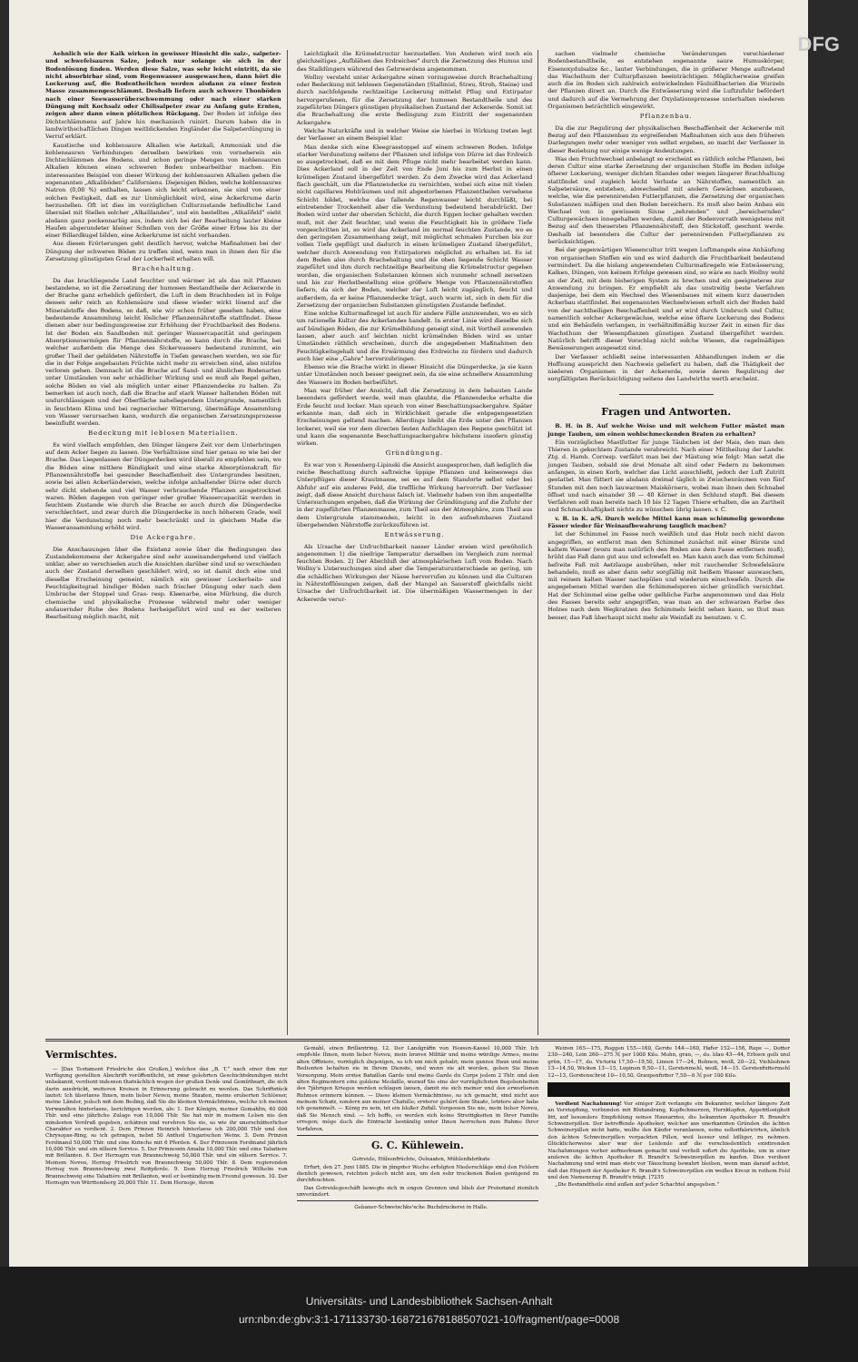Aehnlich wie der Kalk wirken in gewisser Hinsicht die salz-, salpeter- und schwefelsauren Salze, jedoch nur solange sie sich in der Bodenlösung finden. Werden diese Salze, was sehr leicht eintritt, da sie nicht absorbirbar sind, vom Regenwasser ausgewaschen, dann hört die Lockerung auf, die Bodentheilchen werden alsdann zu einer festen Masse zusammengeschlämmt. Deshalb liefern auch schwere Thonböden nach einer Seewasserüberschwemmung oder nach einer starken Düngung mit Kochsalz oder Chilisalpeter zwar zu Anfang gute Ernten, zeigen aber dann einen plötzlichen Rückgang. Der Boden ist infolge des Dichtschlämmens auf Jahre hin mechanisch ruinirt. Darum haben die in landwirthschaftlichen Dingen weitblickenden Engländer die Salpeterdüngung in Verruf erklärt.
Kaustische und kohlensaure Alkalien wie Aetzkali, Ammoniak und die kohlensauren Verbindungen derselben bewirken von vorneherein ein Dichtschlämmen des Bodens, und schon geringe Mengen von kohlensauren Alkalien können einen schweren Boden unbearbeitbar machen. Ein interessantes Beispiel von dieser Wirkung der kohlensauren Alkalien geben die sogenannten „Alkaliböden“ Californiens. Diejenigen Böden, welche kohlensaures Natron (0,08 %) enthalten, lassen sich leicht erkennen, sie sind von einer solchen Festigkeit, daß es zur Unmöglichkeit wird, eine Ackerkrume darin herzustellen. Oft ist dies im vorzüglichen Culturzustande befindliche Land übersäet mit Stellen solcher „Alkalilandes“, und ein bestelltes „Alkalifeld“ sieht alsdann ganz pockennarbig aus, indem sich bei der Bearbeitung lauter kleine Haufen abgerundeter kleiner Schollen von der Größe einer Erbse bis zu der einer Billardkugel bilden, eine Ackerkrume ist nicht vorhanden.
Aus diesen Erörterungen geht deutlich hervor, welche Maßnahmen bei der Düngung der schweren Böden zu treffen sind, wenn man in ihnen den für die Zersetzung günstigsten Grad der Lockerheit erhalten will.
Brachehaltung.
Da das brachliegende Land feuchter und wärmer ist als das mit Pflanzen bestandene, so ist die Zersetzung der humosen Bestandtheile der Ackererde in der Brache ganz erheblich gefördert, die Luft in dem Brachboden ist in Folge dessen sehr reich an Kohlensäure und diese wieder wirkt lösend auf die Mineralstoffe des Bodens, so daß, wie wir schon früher gesehen haben, eine bedeutende Ansammlung leicht löslicher Pflanzennährstoffe stattfindet. Diese dienen aber nur bedingungsweise zur Erhöhung der Fruchtbarkeit des Bodens. Ist der Boden ein Sandboden mit geringer Wassercapacität und geringem Absorptionsvermögen für Pflanzennährstoffe, so kann durch die Brache, bei welcher außerdem die Menge des Sickerwassers bedeutend zunimmt, ein großer Theil der gebildeten Nährstoffe in Tiefen gewaschen werden, wo sie für die in der Folge angebauten Früchte nicht mehr zu erreichen sind, also nutzlos verloren gehen. Demnach ist die Brache auf Sand- und ähnlichen Bodenarten unter Umständen von sehr schädlicher Wirkung und es muß als Regel gelten, solche Böden so viel als möglich unter einer Pflanzendecke zu halten. Zu bemerken ist auch noch, daß die Brache auf stark Wasser haltenden Böden mit undurchlässigem und der Oberfläche naheliegendem Untergrunde, namentlich in feuchtem Klima und bei regnerischer Witterung, übermäßige Ansammlung von Wasser verursachen kann, wodurch die organischen Zersetzungsprozesse beeinflußt werden.
Bedeckung mit leblosen Materialien.
Es wird vielfach empfohlen, den Dünger längere Zeit vor dem Unterbringen auf dem Acker liegen zu lassen. Die Verhältnisse sind hier genau so wie bei der Brache. Das Liegenlassen der Düngerdecken wird überall zu empfehlen sein, wo die Böden eine mittlere Bündigkeit und eine starke Absorptionskraft für Pflanzennährstoffe bei gesunder Beschaffenheit des Untergrundes besitzen, sowie bei allen Ackerländereien, welche infolge anhaltender Dürre oder durch sehr dicht stehende und viel Wasser verbrauchende Pflanzen ausgetrocknet waren. Böden dagegen von geringer oder großer Wassercapacität werden in feuchtem Zustande wie durch die Brache so auch durch die Düngerdecke verschlechtert, und zwar durch die Düngerdecke in noch höherem Grade, weil hier die Verdunstung noch mehr beschränkt und in gleichem Maße die Wasseransammlung erhöht wird.
Die Ackergahre.
Die Anschauungen über die Existenz sowie über die Bedingungen des Zustandekommens der Ackergahre sind sehr auseinandergehend und vielfach unklar, aber so verschieden auch die Ansichten darüber sind und so verschieden auch der Zustand derselben geschildert wird, so ist damit doch eine und dieselbe Erscheinung gemeint, nämlich ein gewisser Lockerheits- und Feuchtigkeitsgrad bindiger Böden nach frischer Düngung oder nach dem Umbruche der Stoppel und Gras- resp. Kleenarbe, eine Mürbung, die durch chemische und physikalische Prozesse während mehr oder weniger andauernder Ruhe des Bodens herbeigeführt wird und es der weiteren Bearbeitung möglich macht, mit
Leichtigkeit die Krümelstructur herzustellen. Von Anderen wird noch ein gleichzeitiges „Aufblähen des Erdreiches“ durch die Zersetzung des Humus und des Stalldüngers während des Gehrwerdens angenommen.
Wollny versteht unter Ackergahre einen vorzugsweise durch Brachehaltung oder Bedeckung mit leblosen Gegenständen (Stallmist, Streu, Stroh, Steine) und durch nachfolgende rechtzeitige Lockerung mittelst Pflug und Extirpator hervorgerufenen, für die Zersetzung der humosen Bestandtheile und des zugeführten Düngers günstigen physikalischen Zustand der Ackererde. Somit ist die Brachehaltung die erste Bedingung zum Eintritt der sogenannten Ackergahre.
Welche Naturkräfte und in welcher Weise sie hierbei in Wirkung treten legt der Verfasser an einem Beispiel klar.
Man denke sich eine Kleegrasstoppel auf einem schweren Boden. Infolge starker Verdunstung seitens der Pflanzen und infolge von Dürre ist das Erdreich so ausgetrocknet, daß es mit dem Pfluge nicht mehr bearbeitet werden kann. Dies Ackerland soll in der Zeit von Ende Juni bis zum Herbst in einen krümeligen Zustand übergeführt werden. Zu dem Zwecke wird das Ackerland flach geschält, um die Pflanzendecke zu vernichten, wobei sich eine mit vielen nicht capillaren Hohlräumen und mit abgestorbenen Pflanzentheilen versehene Schicht bildet, welche das fallende Regenwasser leicht durchläßt, bei eintretender Trockenheit aber die Verdunstung bedeutend herabdrückt. Der Boden wird unter der obersten Schicht, die durch Eggen locker gehalten werden muß, mit der Zeit feuchter, und wenn die Feuchtigkeit bis in größere Tiefe vorgeschritten ist, so wird das Ackerland im normal feuchten Zustande, wo es den geringsten Zusammenhang zeigt, mit möglichst schmalen Furchen bis zur vollen Tiefe gepflügt und dadurch in einen krümeligen Zustand übergeführt, welcher durch Anwendung von Extirpatoren möglichst zu erhalten ist. Es ist dem Boden also durch Brachehaltung und die oben liegende Schicht Wasser zugeführt und ihm durch rechtzeitige Bearbeitung die Krümelstructur gegeben worden, die organischen Substanzen können sich nunmehr schnell zersetzen und bis zur Herbstbestellung eine größere Menge von Pflanzennährstoffen liefern, da sich der Boden, welcher der Luft leicht zugänglich, feucht und außerdem, da er keine Pflanzendecke trägt, auch warm ist, sich in dem für die Zersetzung der organischen Substanzen günstigsten Zustande befindet.
Eine solche Kulturmaßregel ist auch für andere Fälle anzuwenden, wo es sich um rationelle Kultur des Ackerlandes handelt. In erster Linie wird dieselbe sich auf bündigen Böden, die zur Krümelbildung geneigt sind, mit Vortheil anwenden lassen, aber auch auf leichten nicht krümelnden Böden wird es unter Umständen räthlich erscheinen, durch die angegebenen Maßnahmen den Feuchtigkeitsgehalt und die Erwärmung des Erdreichs zu fördern und dadurch auch hier eine „Gahre“ hervorzubringen.
Ebenso wie die Brache wirkt in dieser Hinsicht die Düngerdecke, ja sie kann unter Umständen noch besser geeignet sein, da sie eine schnellere Ansammlung des Wassers im Boden herbeiführt.
Man war früher der Ansicht, daß die Zersetzung in dem bebauten Lande besonders gefördert werde, weil man glaubte, die Pflanzendecke erhalte die Erde feucht und locker. Man sprach von einer Beschattungsackergahre. Später erkannte man, daß sich in Wirklichkeit gerade die entgegengesetzten Erscheinungen geltend machen. Allerdings bleibt die Erde unter den Pflanzen lockerer, weil sie vor dem directen festen Aufschlagen des Regens geschützt ist und kann die sogenannte Beschattungsackergahre höchstens insofern günstig wirken.
Gründüngung.
Es war von v. Rosenberg-Lipinski die Ansicht ausgesprochen, daß lediglich die reiche Beschattung durch saftreiche üppige Pflanzen und keineswegs das Unterpflügen dieser Krautmasse, sei es auf dem Standorte selbst oder bei Abfuhr auf ein anderes Feld, die treffliche Wirkung hervorruft. Der Verfasser zeigt, daß diese Ansicht durchaus falsch ist. Vielmehr haben von ihm angestellte Untersuchungen ergeben, daß die Wirkung der Gründüngung auf die Zufuhr der in der zugeführten Pflanzenmasse, zum Theil aus der Atmosphäre, zum Theil aus dem Untergrunde stammenden, leicht in den aufnehmbaren Zustand übergehenden Nährstoffe zurückzuführen ist.
Entwässerung.
Als Ursache der Unfruchtbarkeit nasser Länder ereien wird gewöhnlich angenommen 1) die niedrige Temperatur derselben im Vergleich zum normal feuchten Boden. 2) Der Abschluß der atmosphärischen Luft vom Boden. Nach Wollny's Untersuchungen sind aber die Temperaturunterschiede so gering, um die schädlichen Wirkungen der Nässe hervorrufen zu können und die Culturen in Nährstofflösungen zeigen, daß der Mangel an Sauerstoff gleichfalls nicht Ursache der Unfruchtbarkeit ist. Die übermäßigen Wassermengen in der Ackererde verur-
sachen vielmehr chemische Veränderungen verschiedener Bodenbestandtheile, es entstehen sogenannte saure Humuskörper, Eisenoxydulsalze &c., lauter Verbindungen, die in größerer Menge auftretend das Wachsthum der Culturpflanzen beeinträchtigen. Möglicherweise greifen auch die im Boden sich zahlreich entwickelnden Fäulnißbacterien die Wurzeln der Pflanzen direct an. Durch die Entwässerung wird die Luftzufuhr befördert und dadurch auf die Vermehrung der Oxydationsprozesse unterhalten niederen Organismen beträchtlich eingewirkt.
Pflanzenbau.
Da die zur Regulirung der physikalischen Beschaffenheit der Ackererde mit Bezug auf den Pflanzenbau zu ergreifenden Maßnahmen sich aus den früheren Darlegungen mehr oder weniger von selbst ergeben, so macht der Verfasser in dieser Beziehung nur einige wenige Andeutungen.
Was den Fruchtwechsel anbelangt so erscheint es räthlich solche Pflanzen, bei deren Cultur eine starke Zersetzung der organischen Stoffe im Boden infolge öfterer Lockerung, weniger dichten Standes oder wegen längerer Brachhaltung stattfindet und zugleich leicht Verluste an Nährstoffen, namentlich an Salpetersäure, entstehen, abwechselnd mit andern Gewächsen anzubauen, welche, wie die perennirenden Futterpflanzen, die Zersetzung der organischen Substanzen mäßigen und den Boden bereichern. Es muß also beim Anbau ein Wechsel von in gewissem Sinne „zehrenden“ und „bereichernden“ Culturgewächsen innegehalten werden, damit der Bodenvorrath wenigstens mit Bezug auf den theuersten Pflanzennährstoff, den Stickstoff, geschont werde. Deshalb ist besonders die Cultur der perennirenden Futterpflanzen zu berücksichtigen.
Bei der gegenwärtigen Wiesencultur tritt wegen Luftmangels eine Anhäufung von organischen Stoffen ein und es wird dadurch die Fruchtbarkeit bedeutend vermindert. Da die bislang angewendeten Culturmaßregeln wie Entwässerung, Kalken, Düngen, von keinem Erfolge gewesen sind, so wäre es nach Wollny wohl an der Zeit, mit dem bisherigen System zu brechen und ein geeigneteres zur Anwendung zu bringen. Er empfiehlt als das unstreitig beste Verfahren dasjenige, bei dem ein Wechsel des Wiesenbaues mit einem kurz dauernden Ackerbau stattfindet. Bei sogenannten Wechselwiesen erholt sich der Boden bald von der nachtheiligen Beschaffenheit und er wird durch Umbruch und Cultur, namentlich solcher Ackergewächse, welche eine öftere Lockerung des Bodens und ein Behäufeln verlangen, in verhältnißmäßig kurzer Zeit in einen für das Wachsthum der Wiesenpflanzen günstigen Zustand übergeführt werden. Natürlich betrifft dieser Vorschlag nicht solche Wiesen, die regelmäßigen Bewässerungen ausgesetzt sind.
Der Verfasser schließt seine interessanten Abhandlungen indem er die Hoffnung ausspricht den Nachweis geliefert zu haben, daß die Thätigkeit der niederen Organismen in der Ackererde, sowie deren Regulirung der sorgfältigsten Berücksichtigung seitens des Landwirths werth erscheint.
Fragen und Antworten.
B. H. in B. Auf welche Weise und mit welchem Futter mästet man junge Tauben, um einen wohlschmeckenden Braten zu erhalten?
Ein vorzügliches Mastfutter für junge Täubchen ist der Mais, den man den Thieren in gekochtem Zustande verabreicht. Nach einer Mittheilung der Landw. Ztg. d. Hamb. Corresp. verfährt man bei der Mästung wie folgt: Man setzt die jungen Tauben, sobald sie drei Monate alt sind oder Federn zu bekommen anfangen, in einen Korb, welcher das Licht ausschließt, jedoch der Luft Zutritt gestattet. Man füttert sie alsdann dreimal täglich in Zwischenräumen von fünf Stunden mit den noch lauwarmen Maiskörnern, wobei man ihnen den Schnabel öffnet und nach einander 30 — 40 Körner in den Schlund stopft. Bei diesem Verfahren soll man bereits nach 10 bis 12 Tagen Thiere erhalten, die an Zartheit und Schmackhaftigkeit nichts zu wünschen übrig lassen. v. C.
v. B. in K. a/S. Durch welche Mittel kann man schimmelig gewordene Fässer wieder für Weinaufbewahrung tauglich machen?
Ist der Schimmel im Fasse noch weißlich und das Holz noch nicht davon angegriffen, so entfernt man den Schimmel zunächst mit einer Bürste und kaltem Wasser (wozu man natürlich den Boden aus dem Fasse entfernen muß), brüht das Faß dann gut aus und schwefelt es. Man kann auch das vom Schimmel befreite Faß mit Aetzlauge ausbrühen, oder mit rauchender Schwefelsäure behandeln, muß es aber dann sehr sorgfältig mit heißem Wasser auswaschen, mit reinem kalten Wasser nachspülen und wiederum einschwefeln. Durch die angegebenen Mittel werden die Schimmelsporen sicher gründlich vernichtet. Hat der Schimmel eine gelbe oder gelbliche Farbe angenommen und das Holz des Fasses bereits sehr angegriffen, was man an der schwarzen Farbe des Holzes nach dem Wegkratzen des Schimmels leicht sehen kann, so thut man besser, das Faß überhaupt nicht mehr als Weinfaß zu benutzen. v. C.
Vermischtes.
— [Das Testament Friedrichs des Großen,] welches das „B. T.“ nach einer ihm zur Verfügung gestellten Abschrift veröffentlicht, ist zwar gelehrten Geschichtskundigen nicht unbekannt, verdient indessen thatsächlich wegen der großen Denk- und Gemüthsart, die sich darin ausdrückt, weiteren Kreisen in Erinnerung gebracht zu werden. Das Schriftstück lautet: Ich überlasse Ihnen, mein lieber Neveu, meine Staaten, meine eroberten Schlösser, meine Länder, jedoch mit dem Beding, daß Sie die kleinen Vermächtnisse, welche ich meinen Verwandten hinterlasse, berichtigen werden, als: 1. Der Königin, meiner Gemahlin, 40 000 Thlr. und eine jährliche Zulage von 10,000 Thlr. Sie hat mir in meinem Leben nie den mindesten Verdruß gegeben, schätzen und verehren Sie sie, so wie ihr unerschütterlicher Charakter es verdient. 2. Dem Prinzen Heinrich hinterlasse ich 200,000 Thlr und den Chrysopas-Ring, so ich getragen, nebst 50 Antheil Ungarischen Weins. 3. Dem Prinzen Ferdinand 50,000 Thlr. und eine Kutsche mit 6 Pferden. 4. Der Prinzessin Ferdinand jährlich 10,000 Thlr. und ein silbern Service. 5. Der Prinzessin Amalia 10,000 Thlr. und eine Tabatiere mit Brillanten. 6. Der Herzogin von Braunschweig 50,000 Thlr. und ein silbern Service. 7. Meinem Neveu, Herzog Friedrich von Braunschweig 50,000 Thlr. 8. Dem regierenden Herzog von Braunschweig zwei Reitpferde. 9. Dem Herzog Friedrich Wilhelm von Braunschweig eine Tabatière mit Brillanten, weil er beständig mein Freund gewesen. 10. Der Herzogin von Württemberg 20,000 Thlr. 11. Dem Herzoge, ihrem
Gemahl, einen Brillantring. 12. Der Landgräfin von Hessen-Kassel 10,000 Thlr. Ich empfehle Ihnen, mein lieber Neveu, mein braves Militär und meine würdige Armee, meine alten Offiziere, vorzüglich diejenigen, so ich um mich gehabt; mein ganzes Haus und meine Bedienten behalten sie in Ihrem Dienste, und wenn sie alt werden, geben Sie Ihnen Versorgung. Mein erstes Bataillon Garde und meine Garde du Corps jedem 2 Thlr. und den alten Regimentern eine goldene Medaille, worauf Sie eine der vorzüglichsten Begebenheiten des 7jährigen Krieges werden schlagen lassen, damit sie sich meiner und des erworbenen Ruhmes erinnern können. — Diese kleinen Vermächtnisse, so ich gemacht, sind nicht aus meinem Schatz, sondern aus meiner Chatulle; ersterer gehört dem Staate, letztere aber habe ich gesammelt. — König zu sein, ist ein bloßer Zufall. Vergessen Sie nie, mein lieber Neveu, daß Sie Mensch sind. — Ich hoffe, es werden sich keine Streitigkeiten in Ihrer Familie erregen; möge doch die Eintracht beständig unter Ihnen herrschen zum Ruhme Ihrer Vorfahren.
G. C. Kühlewein.
Getreide, Hülsenfrüchte, Oelsaaten, Mühlenfabrikate
Erfurt, den 27. Juni 1885. Die in jüngster Woche erfolgten Niederschläge sind den Feldern dienlich gewesen, reichten jedoch nicht aus, um den sehr trockenen Boden genügend zu durchfeuchten.
Das Getreidegeschäft bewegte sich in engen Grenzen und blieb der Preisstand ziemlich unverändert.
Gebauer-Schwetschke'sche Buchdruckerei in Halle.
Weizen 165—175, Roggen 155—160, Gerste 144—160, Hafer 152—156, Raps —, Dotter 230—240, Lein 260—275 ℳ per 1000 Kilo. Mohn, grau, —, do. blau 43—44, Erbsen gelb und grün, 15—17, do. Victoria 17,50—19,50, Linsen 17—24, Bohnen, weiß, 20—22, Viehbohnen 13—14,50, Wicken 13—15, Lupinen 9,50—11, Gerstenmehl, weiß, 14—15. Gerstenfuttermehl 12—13, Gerstenschrot 10—10,50, Graupenfutter 7,50—8 ℳ per 100 Kilo.
Verdient Nachahmung! Vor einiger Zeit verlangte ein Bekannter, welcher längere Zeit an Verstopfung, verbunden mit Blutandrang, Kopfschmerzen, Herzklopfen, Appetitlosigkeit litt, auf besondere Empfehlung seines Hausarztes, die bekannten Apotheker R. Brandt's Schweizerpillen. Der betreffende Apotheker, welcher aus unerkannten Gründen die ächten Schweizerpillen nicht hatte, wollte den Käufer veranlassen, seine selbstfabricirten, ähnlich den ächten Schweizerpillen verpackten Pillen, weil besser und billiger, zu nehmen. Glücklicherweise aber war der Leidende auf die verschiedentlich existirenden Nachahmungen vorher aufmerksam gemacht und verließ sofort die Apotheke, um in einer anderen die ächten Apotheker R. Brandt's Schweizerpillen zu kaufen. Dies verdient Nachahmung und wird man stets vor Täuschung bewahrt bleiben, wenn man darauf achtet, daß das Etiquett der Apotheker R. Brandt's Schweizerpillen ein weißes Kreuz in rothem Feld und den Namenszug R. Brandt's trägt. [7235
„Die Bestandtheile sind außen auf jeder Schachtel angegeben.“
DFG
Universitäts- und Landesbibliothek Sachsen-Anhalt
urn:nbn:de:gbv:3:1-171133730-16872167818850702­1-10/fragment/page=0008